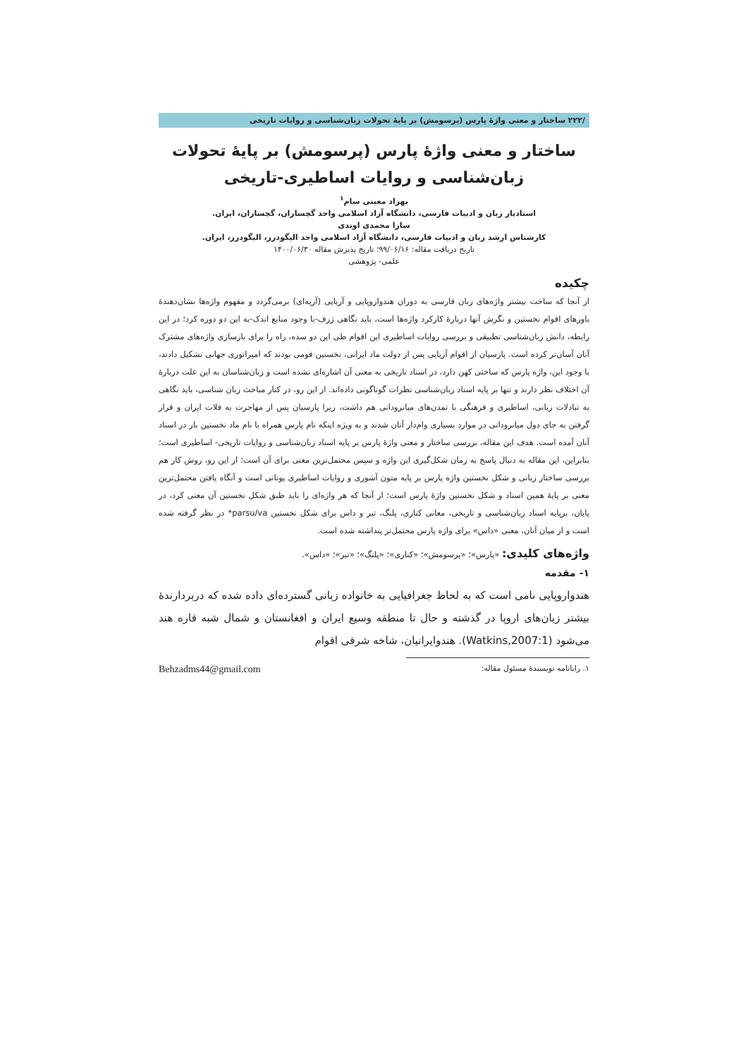/۲۲۲ ساختار و معنی واژۀ پارس (پرسومش) بر پایۀ تحولات زبان‌شناسی و روایات تاریخی
ساختار و معنی واژۀ پارس (پرسومش) بر پایۀ تحولات زبان‌شناسی و روایات اساطیری-تاریخی
بهزاد معینی سام<sup>۱</sup>
استادیار زبان و ادبیات فارسی، دانشگاه آزاد اسلامی واحد گچساران، گچساران، ایران.
سارا محمدی اوندی
کارشناس ارشد زبان و ادبیات فارسی، دانشگاه آزاد اسلامی واحد الیگودرز، الیگودرز، ایران.
تاریخ دریافت مقاله: ۹۹/۰۶/۱۶؛ تاریخ پذیرش مقاله ۱۴۰۰/۰۶/۳۰
علمی- پژوهشی
چکیده
از آنجا که ساخت بیشتر واژه‌های زبان فارسی به دوران هندواروپایی و آریایی (آریه‌ای) برمی‌گردد و مفهوم واژه‌ها نشان‌دهندۀ باورهای اقوام نخستین و نگرش آنها دربارۀ کارکرد واژه‌ها است، باید نگاهی ژرف-با وجود منابع اندک-به این دو دوره کرد؛ در این رابطه، دانش زبان‌شناسی تطبیقی و بررسی روایات اساطیری این اقوام طی این دو سده، راه را برای بازسازی واژه‌های مشترک آنان آسان‌تر کرده است. پارسیان از اقوام آریایی پس از دولت ماد ایرانی، نخستین قومی بودند که امپراتوری جهانی تشکیل دادند، با وجود این، واژه پارس که ساختی کهن دارد، در اسناد تاریخی به معنی آن اشاره‌ای نشده است و زبان‌شناسان به این علت دربارۀ آن اختلاف نظر دارند و تنها بر پایه اسناد زبان‌شناسی نظرات گوناگونی داده‌اند. از این رو، در کنار مباحث زبان شناسی، باید نگاهی به تبادلات زبانی، اساطیری و فرهنگی با تمدن‌های میانرودانی هم داشت، زیرا پارسیان پس از مهاجرت به فلات ایران و قرار گرفتن به جای دول میانرودانی در موارد بسیاری وام‌دار آنان شدند و به ویژه اینکه نام پارس همراه با نام ماد نخستین بار در اسناد آنان آمده است. هدف این مقاله، بررسی ساختار و معنی واژۀ پارس بر پایه اسناد زبان‌شناسی و روایات تاریخی- اساطیری است؛ بنابراین، این مقاله به دنبال پاسخ به زمان شکل‌گیری این واژه و سپس محتمل‌ترین معنی برای آن است؛ از این رو، روش کار هم بررسی ساختار زبانی و شکل نخستین واژه پارس بر پایه متون آشوری و روایات اساطیری یونانی است و آنگاه یافتن محتمل‌ترین معنی بر پایۀ همین اسناد و شکل نخستین واژۀ پارس است؛ از آنجا که هر واژه‌ای را باید طبق شکل نخستین آن معنی کرد، در پایان، برپایه اسناد زبان‌شناسی و تاریخی، معانی کناری، پلنگ، تبر و داس برای شکل نخستین parsu/va* در نظر گرفته شده است و از میان آنان، معنی «داس» برای واژه پارس محتمل‌تر پنداشته شده است.
واژه‌های کلیدی: «پارس»؛ «پرسومش»؛ «کناری»؛ «پلنگ»؛ «تبر»؛ «داس».
۱- مقدمه
هندواروپایی نامی است که به لحاظ جغرافیایی به خانواده زبانی گسترده‌ای داده شده که دربردارندۀ بیشتر زبان‌های اروپا در گذشته و حال تا منطقه وسیع ایران و افغانستان و شمال شبه قاره هند می‌شود (Watkins,2007:1). هندوایرانیان، شاخه شرقی اقوام
۱. رایانامه نویسندۀ مسئول مقاله: Behzadms44@gmail.com